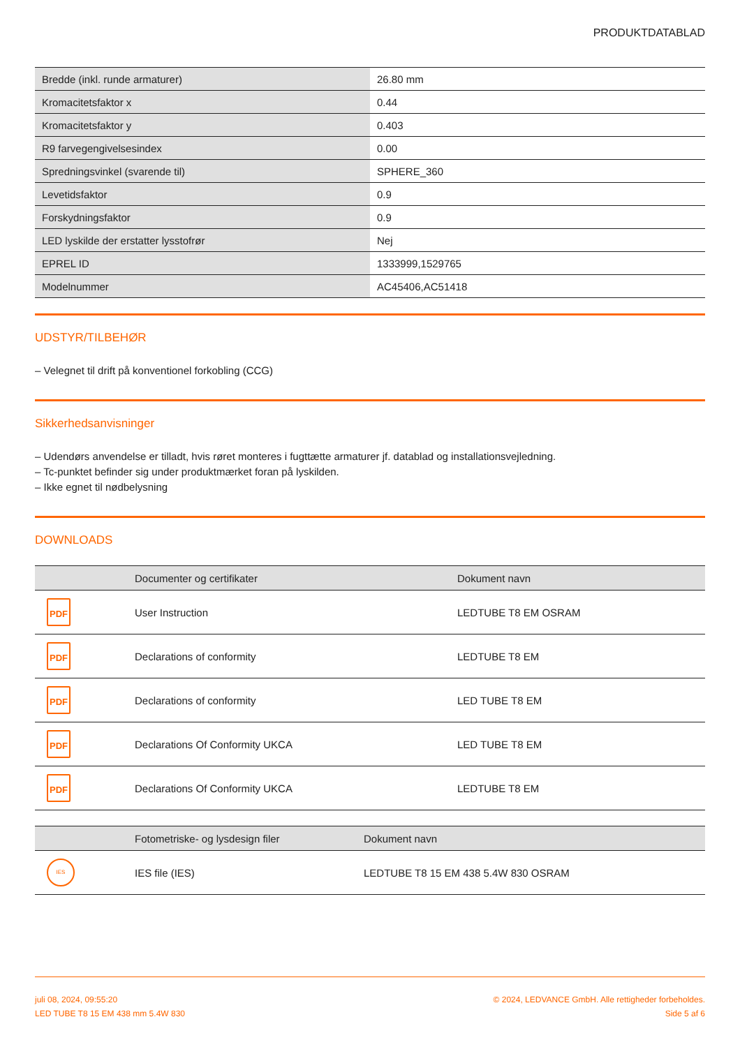PRODUKTDATABLAD
| Bredde (inkl. runde armaturer) | 26.80 mm |
| Kromacitetsfaktor x | 0.44 |
| Kromacitetsfaktor y | 0.403 |
| R9 farvegengivelsesindex | 0.00 |
| Spredningsvinkel (svarende til) | SPHERE_360 |
| Levetidsfaktor | 0.9 |
| Forskydningsfaktor | 0.9 |
| LED lyskilde der erstatter lysstofrør | Nej |
| EPREL ID | 1333999,1529765 |
| Modelnummer | AC45406,AC51418 |
UDSTYR/TILBEHØR
– Velegnet til drift på konventionel forkobling (CCG)
Sikkerhedsanvisninger
– Udendørs anvendelse er tilladt, hvis røret monteres i fugttætte armaturer jf. datablad og installationsvejledning.
– Tc-punktet befinder sig under produktmærket foran på lyskilden.
– Ikke egnet til nødbelysning
DOWNLOADS
| | Documenter og certifikater | Dokument navn |
| --- | --- | --- |
| PDF | User Instruction | LEDTUBE T8 EM OSRAM |
| PDF | Declarations of conformity | LEDTUBE T8 EM |
| PDF | Declarations of conformity | LED TUBE T8 EM |
| PDF | Declarations Of Conformity UKCA | LED TUBE T8 EM |
| PDF | Declarations Of Conformity UKCA | LEDTUBE T8 EM |
| | Fotometriske- og lysdesign filer | Dokument navn |
| --- | --- | --- |
| IES | IES file (IES) | LEDTUBE T8 15 EM 438 5.4W 830 OSRAM |
juli 08, 2024, 09:55:20
LED TUBE T8 15 EM 438 mm 5.4W 830
© 2024, LEDVANCE GmbH. Alle rettigheder forbeholdes.
Side 5 af 6